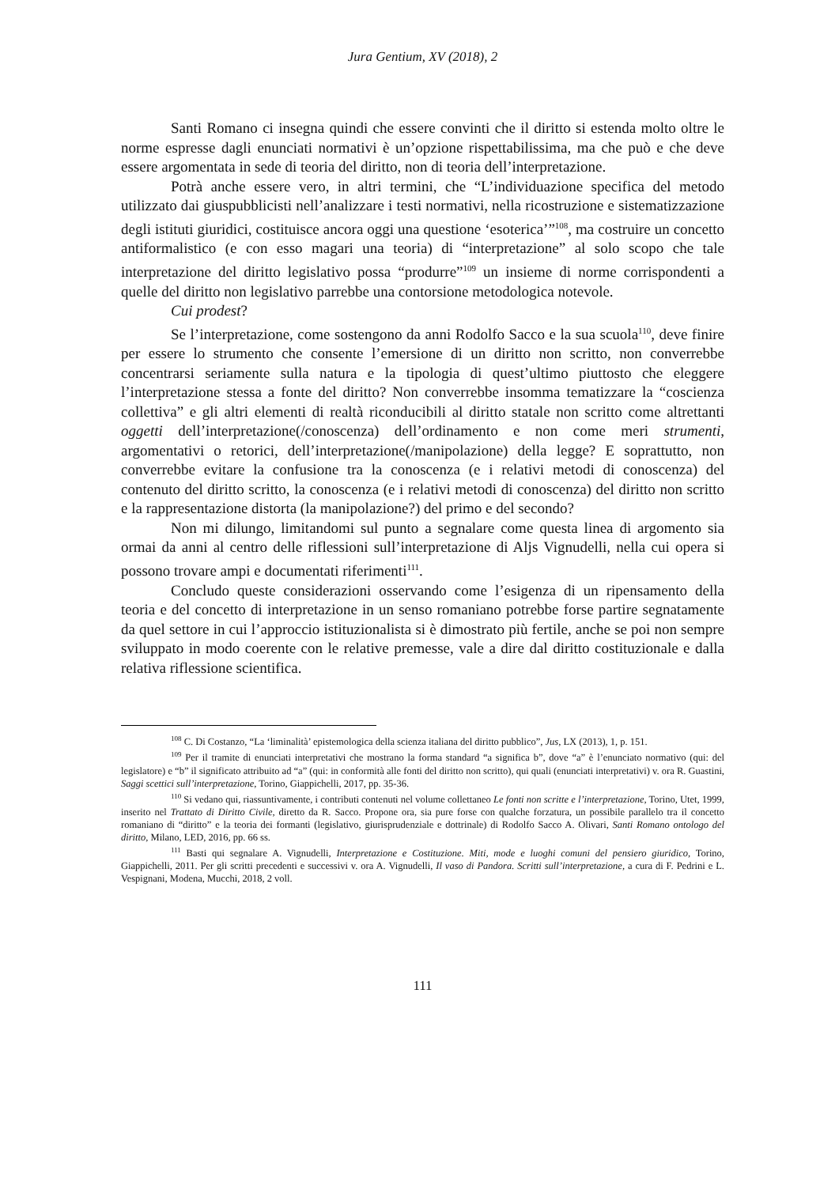Jura Gentium, XV (2018), 2
Santi Romano ci insegna quindi che essere convinti che il diritto si estenda molto oltre le norme espresse dagli enunciati normativi è un’opzione rispettabilissima, ma che può e che deve essere argomentata in sede di teoria del diritto, non di teoria dell’interpretazione.
Potrà anche essere vero, in altri termini, che “L’individuazione specifica del metodo utilizzato dai giuspubblicisti nell’analizzare i testi normativi, nella ricostruzione e sistematizzazione degli istituti giuridici, costituisce ancora oggi una questione ‘esoterica’”<sup>108</sup>, ma costruire un concetto antiformalistico (e con esso magari una teoria) di “interpretazione” al solo scopo che tale interpretazione del diritto legislativo possa “produrre”<sup>109</sup> un insieme di norme corrispondenti a quelle del diritto non legislativo parrebbe una contorsione metodologica notevole.
Cui prodest?
Se l’interpretazione, come sostengono da anni Rodolfo Sacco e la sua scuola<sup>110</sup>, deve finire per essere lo strumento che consente l’emersione di un diritto non scritto, non converrebbe concentrarsi seriamente sulla natura e la tipologia di quest’ultimo piuttosto che eleggere l’interpretazione stessa a fonte del diritto? Non converrebbe insomma tematizzare la “coscienza collettiva” e gli altri elementi di realtà riconducibili al diritto statale non scritto come altrettanti oggetti dell’interpretazione(/conoscenza) dell’ordinamento e non come meri strumenti, argomentativi o retorici, dell’interpretazione(/manipolazione) della legge? E soprattutto, non converrebbe evitare la confusione tra la conoscenza (e i relativi metodi di conoscenza) del contenuto del diritto scritto, la conoscenza (e i relativi metodi di conoscenza) del diritto non scritto e la rappresentazione distorta (la manipolazione?) del primo e del secondo?
Non mi dilungo, limitandomi sul punto a segnalare come questa linea di argomento sia ormai da anni al centro delle riflessioni sull’interpretazione di Aljs Vignudelli, nella cui opera si possono trovare ampi e documentati riferimenti<sup>111</sup>.
Concludo queste considerazioni osservando come l’esigenza di un ripensamento della teoria e del concetto di interpretazione in un senso romaniano potrebbe forse partire segnatamente da quel settore in cui l’approccio istituzionalista si è dimostrato più fertile, anche se poi non sempre sviluppato in modo coerente con le relative premesse, vale a dire dal diritto costituzionale e dalla relativa riflessione scientifica.
<sup>108</sup> C. Di Costanzo, “La ‘liminalità’ epistemologica della scienza italiana del diritto pubblico”, Jus, LX (2013), 1, p. 151.
<sup>109</sup> Per il tramite di enunciati interpretativi che mostrano la forma standard “a significa b”, dove “a” è l’enunciato normativo (qui: del legislatore) e “b” il significato attribuito ad “a” (qui: in conformità alle fonti del diritto non scritto), qui quali (enunciati interpretativi) v. ora R. Guastini, Saggi scettici sull’interpretazione, Torino, Giappichelli, 2017, pp. 35-36.
<sup>110</sup> Si vedano qui, riassuntivamente, i contributi contenuti nel volume collettaneo Le fonti non scritte e l’interpretazione, Torino, Utet, 1999, inserito nel Trattato di Diritto Civile, diretto da R. Sacco. Propone ora, sia pure forse con qualche forzatura, un possibile parallelo tra il concetto romaniano di “diritto” e la teoria dei formanti (legislativo, giurisprudenziale e dottrinale) di Rodolfo Sacco A. Olivari, Santi Romano ontologo del diritto, Milano, LED, 2016, pp. 66 ss.
<sup>111</sup> Basti qui segnalare A. Vignudelli, Interpretazione e Costituzione. Miti, mode e luoghi comuni del pensiero giuridico, Torino, Giappichelli, 2011. Per gli scritti precedenti e successivi v. ora A. Vignudelli, Il vaso di Pandora. Scritti sull’interpretazione, a cura di F. Pedrini e L. Vespignani, Modena, Mucchi, 2018, 2 voll.
111